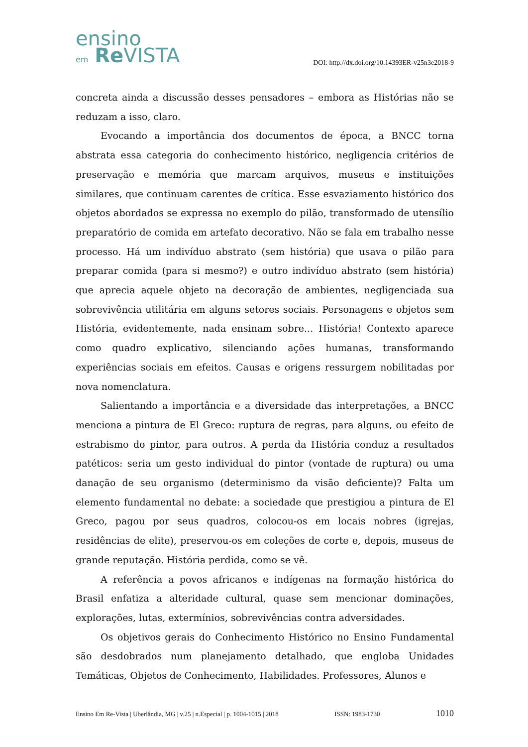ensino
em Re VISTA
DOI: http://dx.doi.org/10.14393ER-v25n3e2018-9
concreta ainda a discussão desses pensadores – embora as Histórias não se reduzam a isso, claro.
Evocando a importância dos documentos de época, a BNCC torna abstrata essa categoria do conhecimento histórico, negligencia critérios de preservação e memória que marcam arquivos, museus e instituições similares, que continuam carentes de crítica. Esse esvaziamento histórico dos objetos abordados se expressa no exemplo do pilão, transformado de utensílio preparatório de comida em artefato decorativo. Não se fala em trabalho nesse processo. Há um indivíduo abstrato (sem história) que usava o pilão para preparar comida (para si mesmo?) e outro indivíduo abstrato (sem história) que aprecia aquele objeto na decoração de ambientes, negligenciada sua sobrevivência utilitária em alguns setores sociais. Personagens e objetos sem História, evidentemente, nada ensinam sobre... História! Contexto aparece como quadro explicativo, silenciando ações humanas, transformando experiências sociais em efeitos. Causas e origens ressurgem nobilitadas por nova nomenclatura.
Salientando a importância e a diversidade das interpretações, a BNCC menciona a pintura de El Greco: ruptura de regras, para alguns, ou efeito de estrabismo do pintor, para outros. A perda da História conduz a resultados patéticos: seria um gesto individual do pintor (vontade de ruptura) ou uma danação de seu organismo (determinismo da visão deficiente)? Falta um elemento fundamental no debate: a sociedade que prestigiou a pintura de El Greco, pagou por seus quadros, colocou-os em locais nobres (igrejas, residências de elite), preservou-os em coleções de corte e, depois, museus de grande reputação. História perdida, como se vê.
A referência a povos africanos e indígenas na formação histórica do Brasil enfatiza a alteridade cultural, quase sem mencionar dominações, explorações, lutas, extermínios, sobrevivências contra adversidades.
Os objetivos gerais do Conhecimento Histórico no Ensino Fundamental são desdobrados num planejamento detalhado, que engloba Unidades Temáticas, Objetos de Conhecimento, Habilidades. Professores, Alunos e
Ensino Em Re-Vista | Uberlândia, MG | v.25 | n.Especial | p. 1004-1015 | 2018 ISSN: 1983-1730 1010